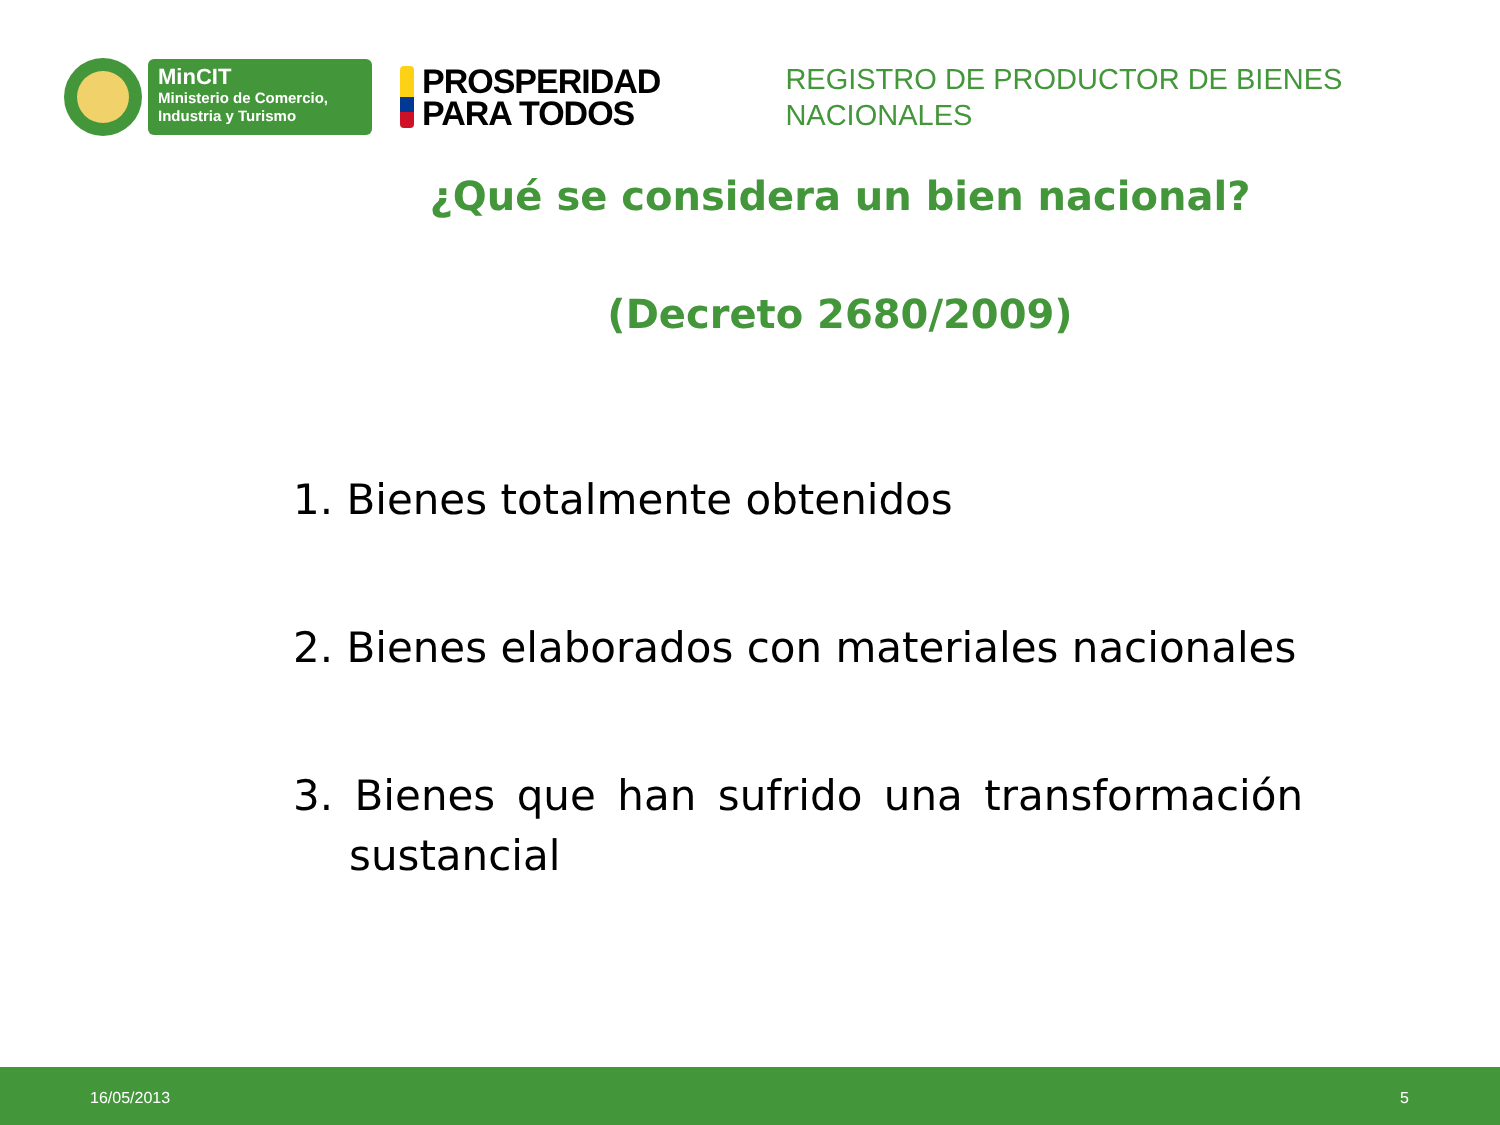MinCIT
Ministerio de Comercio,
Industria y Turismo
PROSPERIDAD
PARA TODOS
REGISTRO DE PRODUCTOR DE BIENES
NACIONALES
¿Qué se considera un bien nacional?
(Decreto 2680/2009)
1. Bienes totalmente obtenidos
2. Bienes elaborados con materiales nacionales
3. Bienes que han sufrido una transformación sustancial
16/05/2013 5